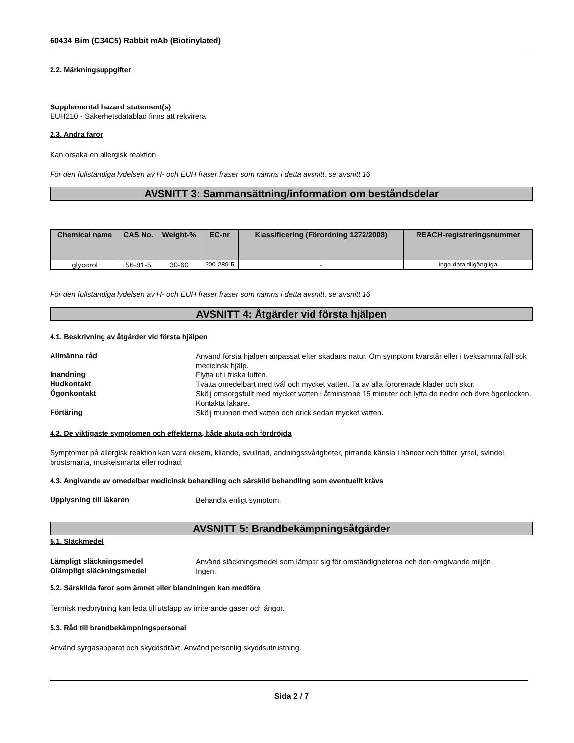60434 Bim (C34C5) Rabbit mAb (Biotinylated)
2.2. Märkningsuppgifter
Supplemental hazard statement(s)
EUH210 - Säkerhetsdatablad finns att rekvirera
2.3. Andra faror
Kan orsaka en allergisk reaktion.
För den fullständiga lydelsen av H- och EUH fraser fraser som nämns i detta avsnitt, se avsnitt 16
AVSNITT 3: Sammansättning/information om beståndsdelar
| Chemical name | CAS No. | Weight-% | EC-nr | Klassificering (Förordning 1272/2008) | REACH-registreringsnummer |
| --- | --- | --- | --- | --- | --- |
| glycerol | 56-81-5 | 30-60 | 200-289-5 | - | inga data tillgängliga |
För den fullständiga lydelsen av H- och EUH fraser fraser som nämns i detta avsnitt, se avsnitt 16
AVSNITT 4: Åtgärder vid första hjälpen
4.1. Beskrivning av åtgärder vid första hjälpen
Allmänna råd
Använd första hjälpen anpassat efter skadans natur. Om symptom kvarstår eller i tveksamma fall sök medicinsk hjälp.
Inandning
Flytta ut i friska luften.
Hudkontakt
Tvätta omedelbart med tvål och mycket vatten. Ta av alla förorenade kläder och skor.
Ögonkontakt
Skölj omsorgsfullt med mycket vatten i åtminstone 15 minuter och lyfta de nedre och övre ögonlocken. Kontakta läkare.
Förtäring
Skölj munnen med vatten och drick sedan mycket vatten.
4.2. De viktigaste symptomen och effekterna, både akuta och fördröjda
Symptomer på allergisk reaktion kan vara eksem, kliande, svullnad, andningssvårigheter, pirrande känsla i händer och fötter, yrsel, svindel, bröstsmärta, muskelsmärta eller rodnad.
4.3. Angivande av omedelbar medicinsk behandling och särskild behandling som eventuellt krävs
Upplysning till läkaren
Behandla enligt symptom.
AVSNITT 5: Brandbekämpningsåtgärder
5.1. Släckmedel
Lämpligt släckningsmedel
Använd släckningsmedel som lämpar sig för omständigheterna och den omgivande miljön.
Olämpligt släckningsmedel
Ingen.
5.2. Särskilda faror som ämnet eller blandningen kan medföra
Termisk nedbrytning kan leda till utsläpp av irriterande gaser och ångor.
5.3. Råd till brandbekämpningspersonal
Använd syrgasapparat och skyddsdräkt. Använd personlig skyddsutrustning.
Sida 2 / 7